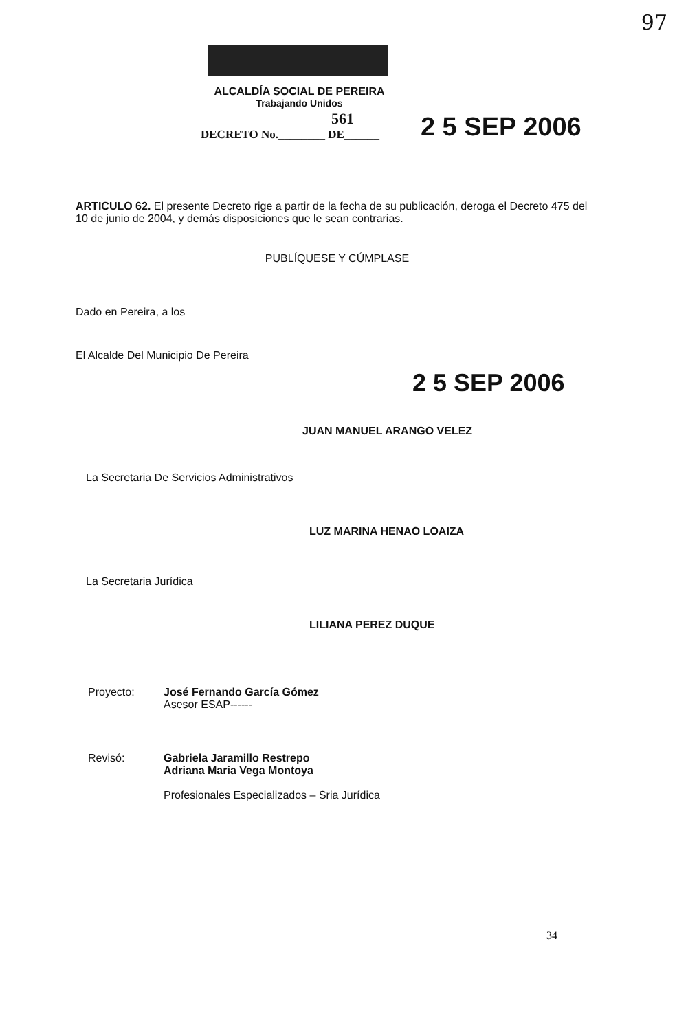97
ALCALDÍA SOCIAL DE PEREIRA
Trabajando Unidos
561
DECRETO No.________ DE______
2 5 SEP 2006
ARTICULO 62. El presente Decreto rige a partir de la fecha de su publicación, deroga el Decreto 475 del 10 de junio de 2004, y demás disposiciones que le sean contrarias.
PUBLÍQUESE Y CÚMPLASE
Dado en Pereira, a los
El Alcalde Del Municipio De Pereira
2 5 SEP 2006
JUAN MANUEL ARANGO VELEZ
La Secretaria De Servicios Administrativos
LUZ MARINA HENAO LOAIZA
La Secretaria Jurídica
LILIANA PEREZ DUQUE
Proyecto: José Fernando García Gómez
Asesor ESAP------
Revisó: Gabriela Jaramillo Restrepo
Adriana Maria Vega Montoya
Profesionales Especializados – Sria Jurídica
34